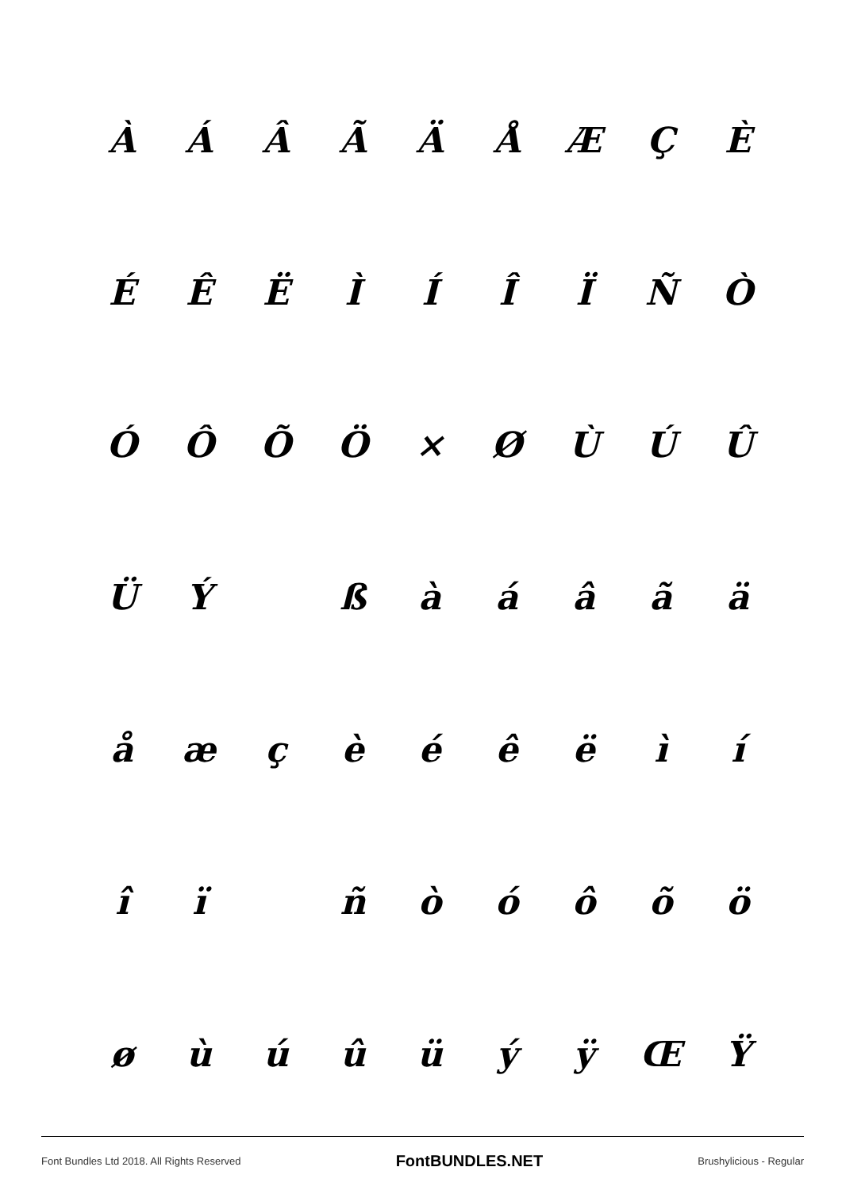| À | Á | Â | Ã | Ä | Å | Æ | Ç | È |
| É | Ê | Ë | Ì | Í | Î | Ï | Ñ | Ò |
| Ó | Ô | Õ | Ö | × | Ø | Ù | Ú | Û |
| Ü | Ý | | ß | à | á | â | ã | ä |
| å | æ | ç | è | é | ê | ë | ì | í |
| î | ï | | ñ | ò | ó | ô | õ | ö |
| ø | ù | ú | û | ü | ý | ÿ | Œ | Ÿ |
Font Bundles Ltd 2018. All Rights Reserved FontBUNDLES.NET Brushylicious - Regular